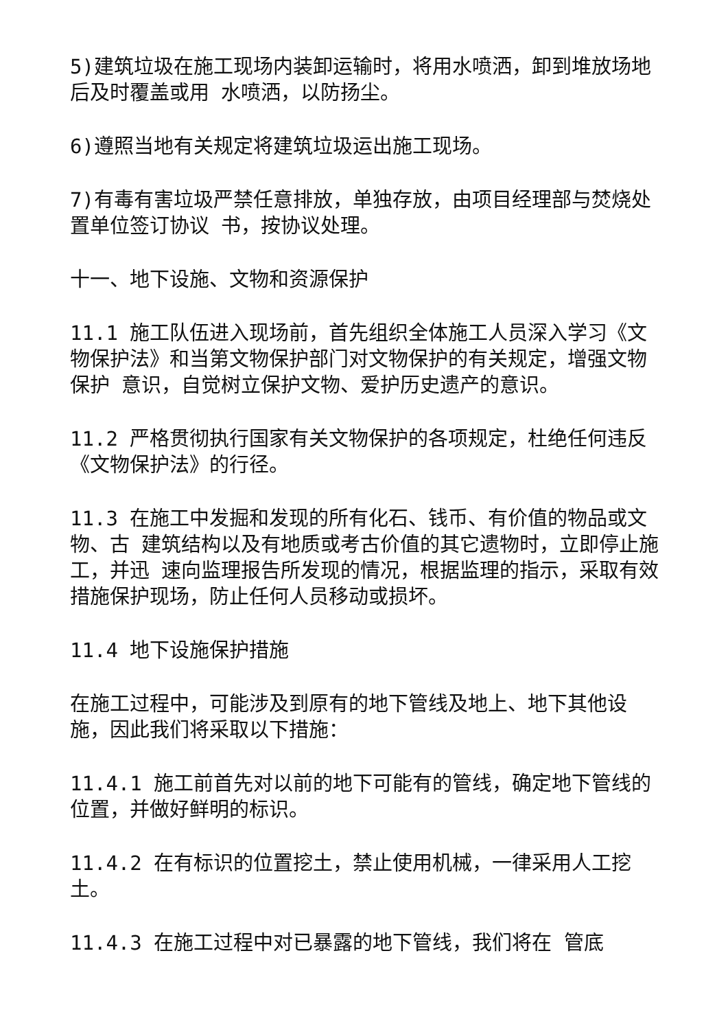5)建筑垃圾在施工现场内装卸运输时，将用水喷洒，卸到堆放场地后及时覆盖或用 水喷洒，以防扬尘。
6)遵照当地有关规定将建筑垃圾运出施工现场。
7)有毒有害垃圾严禁任意排放，单独存放，由项目经理部与焚烧处置单位签订协议 书，按协议处理。
十一、地下设施、文物和资源保护
11.1 施工队伍进入现场前，首先组织全体施工人员深入学习《文物保护法》和当第文物保护部门对文物保护的有关规定，增强文物保护 意识，自觉树立保护文物、爱护历史遗产的意识。
11.2 严格贯彻执行国家有关文物保护的各项规定，杜绝任何违反《文物保护法》的行径。
11.3 在施工中发掘和发现的所有化石、钱币、有价值的物品或文物、古 建筑结构以及有地质或考古价值的其它遗物时，立即停止施工，并迅 速向监理报告所发现的情况，根据监理的指示，采取有效措施保护现场，防止任何人员移动或损坏。
11.4 地下设施保护措施
在施工过程中，可能涉及到原有的地下管线及地上、地下其他设施，因此我们将采取以下措施：
11.4.1 施工前首先对以前的地下可能有的管线，确定地下管线的位置，并做好鲜明的标识。
11.4.2 在有标识的位置挖土，禁止使用机械，一律采用人工挖土。
11.4.3 在施工过程中对已暴露的地下管线，我们将在 管底